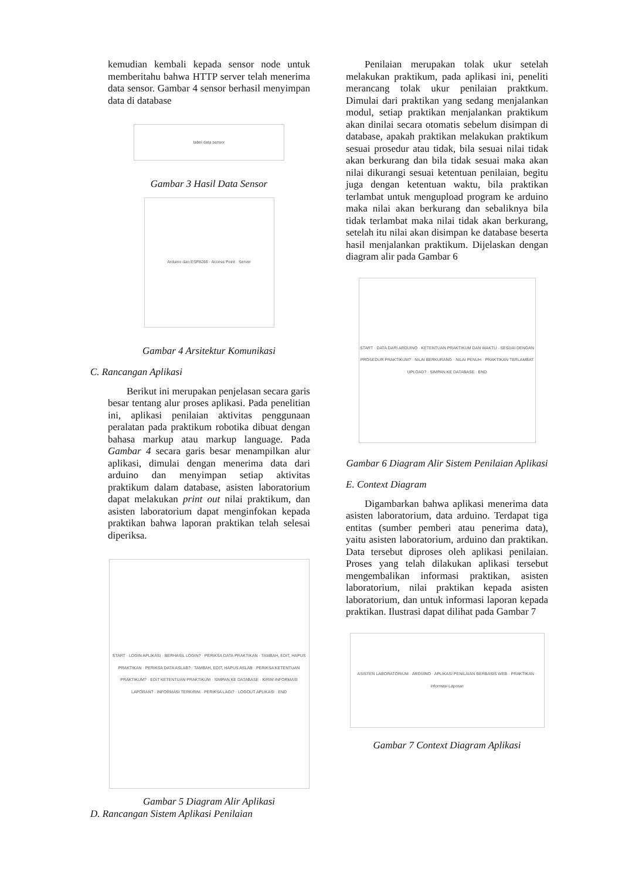kemudian kembali kepada sensor node untuk memberitahu bahwa HTTP server telah menerima data sensor. Gambar 4 sensor berhasil menyimpan data di database
tabel data sensor
Gambar 3 Hasil Data Sensor
Arduino dan ESP8266 · Access Point · Server
Gambar 4 Arsitektur Komunikasi
C. Rancangan Aplikasi
Berikut ini merupakan penjelasan secara garis besar tentang alur proses aplikasi. Pada penelitian ini, aplikasi penilaian aktivitas penggunaan peralatan pada praktikum robotika dibuat dengan bahasa markup atau markup language. Pada Gambar 4 secara garis besar menampilkan alur aplikasi, dimulai dengan menerima data dari arduino dan menyimpan setiap aktivitas praktikum dalam database, asisten laboratorium dapat melakukan print out nilai praktikum, dan asisten laboratorium dapat menginfokan kepada praktikan bahwa laporan praktikan telah selesai diperiksa.
START · LOGIN APLIKASI · BERHASIL LOGIN? · PERIKSA DATA PRAKTIKAN · TAMBAH, EDIT, HAPUS PRAKTIKAN · PERIKSA DATA ASLAB? · TAMBAH, EDIT, HAPUS ASLAB · PERIKSA KETENTUAN PRAKTIKUM? · EDIT KETENTUAN PRAKTIKUM · SIMPAN KE DATABASE · KIRIM INFORMASI LAPORAN? · INFORMASI TERKIRIM · PERIKSA LAGI? · LOGOUT APLIKASI · END
Gambar 5 Diagram Alir Aplikasi
D. Rancangan Sistem Aplikasi Penilaian
Penilaian merupakan tolak ukur setelah melakukan praktikum, pada aplikasi ini, peneliti merancang tolak ukur penilaian praktkum. Dimulai dari praktikan yang sedang menjalankan modul, setiap praktikan menjalankan praktikum akan dinilai secara otomatis sebelum disimpan di database, apakah praktikan melakukan praktikum sesuai prosedur atau tidak, bila sesuai nilai tidak akan berkurang dan bila tidak sesuai maka akan nilai dikurangi sesuai ketentuan penilaian, begitu juga dengan ketentuan waktu, bila praktikan terlambat untuk mengupload program ke arduino maka nilai akan berkurang dan sebaliknya bila tidak terlambat maka nilai tidak akan berkurang, setelah itu nilai akan disimpan ke database beserta hasil menjalankan praktikum. Dijelaskan dengan diagram alir pada Gambar 6
START · DATA DARI ARDUINO · KETENTUAN PRAKTIKUM DAN WAKTU · SESUAI DENGAN PROSEDUR PRAKTIKUM? · NILAI BERKURANG · NILAI PENUH · PRAKTIKAN TERLAMBAT UPLOAD? · SIMPAN KE DATABASE · END
Gambar 6 Diagram Alir Sistem Penilaian Aplikasi
E. Context Diagram
Digambarkan bahwa aplikasi menerima data asisten laboratorium, data arduino. Terdapat tiga entitas (sumber pemberi atau penerima data), yaitu asisten laboratorium, arduino dan praktikan. Data tersebut diproses oleh aplikasi penilaian. Proses yang telah dilakukan aplikasi tersebut mengembalikan informasi praktikan, asisten laboratorium, nilai praktikan kepada asisten laboratorium, dan untuk informasi laporan kepada praktikan. Ilustrasi dapat dilihat pada Gambar 7
ASISTEN LABORATORIUM · ARDUINO · APLIKASI PENILAIAN BERBASIS WEB · PRAKTIKAN · Informasi Laporan
Gambar 7 Context Diagram Aplikasi